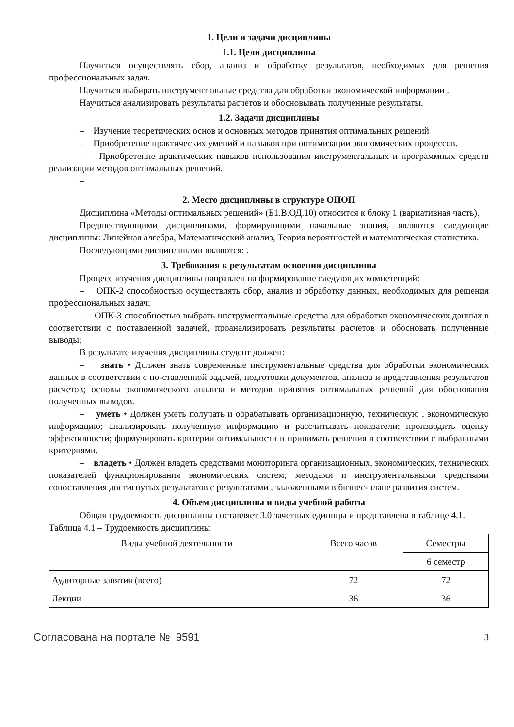1. Цели и задачи дисциплины
1.1. Цели дисциплины
Научиться осуществлять сбор, анализ и обработку результатов, необходимых для решения профессиональных задач.
Научиться выбирать инструментальные средства для обработки экономической информации .
Научиться анализировать результаты расчетов и обосновывать полученные результаты.
1.2. Задачи дисциплины
– Изучение теоретических основ и основных методов принятия оптимальных решений
– Приобретение практических умений и навыков при оптимизации экономических процессов.
– Приобретение практических навыков использования инструментальных и программных средств реализации методов оптимальных решений.
–
2. Место дисциплины в структуре ОПОП
Дисциплина «Методы оптимальных решений» (Б1.В.ОД.10) относится к блоку 1 (вариативная часть).
Предшествующими дисциплинами, формирующими начальные знания, являются следующие дисциплины: Линейная алгебра, Математический анализ, Теория вероятностей и математическая статистика.
Последующими дисциплинами являются: .
3. Требования к результатам освоения дисциплины
Процесс изучения дисциплины направлен на формирование следующих компетенций:
– ОПК-2 способностью осуществлять сбор, анализ и обработку данных, необходимых для решения профессиональных задач;
– ОПК-3 способностью выбрать инструментальные средства для обработки экономических данных в соответствии с поставленной задачей, проанализировать результаты расчетов и обосновать полученные выводы;
В результате изучения дисциплины студент должен:
– знать • Должен знать современные инструментальные средства для обработки экономических данных в соответствии с по-ставленной задачей, подготовки документов, анализа и представления результатов расчетов; основы экономического анализа и методов принятия оптимальных решений для обоснования полученных выводов.
– уметь • Должен уметь получать и обрабатывать организационную, техническую , экономическую информацию; анализировать полученную информацию и рассчитывать показатели; производить оценку эффективности; формулировать критерии оптимальности и принимать решения в соответствии с выбранными критериями.
– владеть • Должен владеть средствами мониторинга организационных, экономических, технических показателей функционирования экономических систем; методами и инструментальными средствами сопоставления достигнутых результатов с результатами , заложенными в бизнес-плане развития систем.
4. Объем дисциплины и виды учебной работы
Общая трудоемкость дисциплины составляет 3.0 зачетных единицы и представлена в таблице 4.1.
Таблица 4.1 – Трудоемкость дисциплины
| Виды учебной деятельности | Всего часов | Семестры |
| --- | --- | --- |
| | | 6 семестр |
| Аудиторные занятия (всего) | 72 | 72 |
| Лекции | 36 | 36 |
Согласована на портале № 9591 3